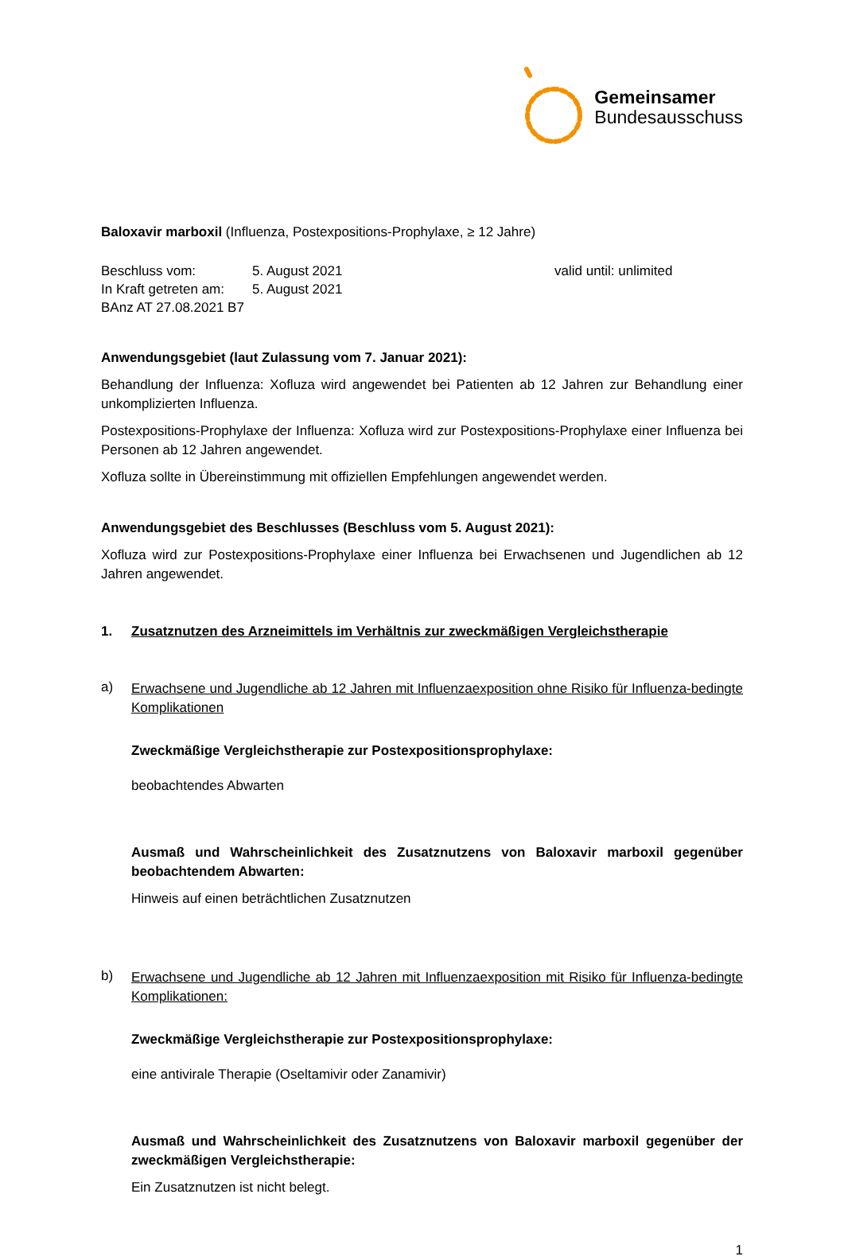Gemeinsamer
Bundesausschuss
Baloxavir marboxil (Influenza, Postexpositions-Prophylaxe, ≥ 12 Jahre)
Beschluss vom: 5. August 2021 valid until: unlimited
In Kraft getreten am:
5. August 2021
BAnz AT 27.08.2021 B7
Anwendungsgebiet (laut Zulassung vom 7. Januar 2021):
Behandlung der Influenza: Xofluza wird angewendet bei Patienten ab 12 Jahren zur Behandlung einer unkomplizierten Influenza.
Postexpositions-Prophylaxe der Influenza: Xofluza wird zur Postexpositions-Prophylaxe einer Influenza bei Personen ab 12 Jahren angewendet.
Xofluza sollte in Übereinstimmung mit offiziellen Empfehlungen angewendet werden.
Anwendungsgebiet des Beschlusses (Beschluss vom 5. August 2021):
Xofluza wird zur Postexpositions-Prophylaxe einer Influenza bei Erwachsenen und Jugendlichen ab 12 Jahren angewendet.
1. Zusatznutzen des Arzneimittels im Verhältnis zur zweckmäßigen Vergleichstherapie
a)
Erwachsene und Jugendliche ab 12 Jahren mit Influenzaexposition ohne Risiko für Influenza-bedingte Komplikationen
Zweckmäßige Vergleichstherapie zur Postexpositionsprophylaxe:
beobachtendes Abwarten
Ausmaß und Wahrscheinlichkeit des Zusatznutzens von Baloxavir marboxil gegenüber beobachtendem Abwarten:
Hinweis auf einen beträchtlichen Zusatznutzen
b)
Erwachsene und Jugendliche ab 12 Jahren mit Influenzaexposition mit Risiko für Influenza-bedingte Komplikationen:
Zweckmäßige Vergleichstherapie zur Postexpositionsprophylaxe:
eine antivirale Therapie (Oseltamivir oder Zanamivir)
Ausmaß und Wahrscheinlichkeit des Zusatznutzens von Baloxavir marboxil gegenüber der zweckmäßigen Vergleichstherapie:
Ein Zusatznutzen ist nicht belegt.
1